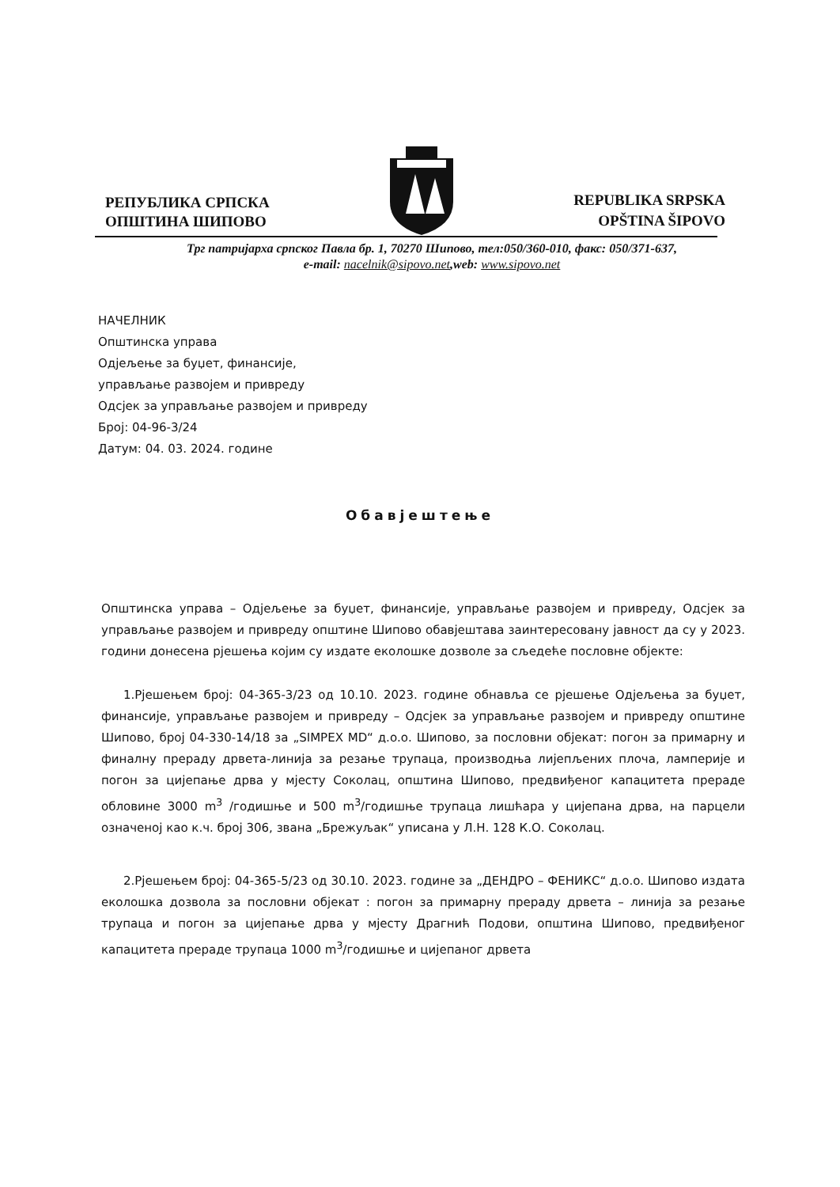РЕПУБЛИКА СРПСКА
ОПШТИНА ШИПОВО
REPUBLIKA SRPSKA
OPŠTINA ŠIPOVO
Трг патријарха српског Павла бр. 1, 70270 Шипово, тел:050/360-010, факс: 050/371-637,
e-mail: nacelnik@sipovo.net,web: www.sipovo.net
НАЧЕЛНИК
Општинска управа
Одјељење за буџет, финансије,
управљање развојем и привреду
Одсјек за управљање развојем и привреду
Број: 04-96-3/24
Датум: 04. 03. 2024. године
Обавјештење
Општинска управа – Одјељење за буџет, финансије, управљање развојем и привреду, Одсјек за управљање развојем и привреду општине Шипово обавјештава заинтересовану јавност да су у 2023. години донесена рјешења којим су издате еколошке дозволе за сљедеће пословне објекте:
1.Рјешењем број: 04-365-3/23 од 10.10. 2023. године обнавља се рјешење Одјељења за буџет, финансије, управљање развојем и привреду – Одсјек за управљање развојем и привреду општине Шипово, број 04-330-14/18 за „SIMPEX MD“ д.о.о. Шипово, за пословни објекат: погон за примарну и финалну прераду дрвета-линија за резање трупаца, производња лијепљених плоча, ламперије и погон за цијепање дрва у мјесту Соколац, општина Шипово, предвиђеног капацитета прераде обловине 3000 m<sup>3</sup> /годишње и 500 m<sup>3</sup>/годишње трупаца лишћара у цијепана дрва, на парцели означеној као к.ч. број 306, звана „Брежуљак“ уписана у Л.Н. 128 К.О. Соколац.
2.Рјешењем број: 04-365-5/23 од 30.10. 2023. године за „ДЕНДРО – ФЕНИКС“ д.о.о. Шипово издата еколошка дозвола за пословни објекат : погон за примарну прераду дрвета – линија за резање трупаца и погон за цијепање дрва у мјесту Драгнић Подови, општина Шипово, предвиђеног капацитета прераде трупаца 1000 m<sup>3</sup>/годишње и цијепаног дрвета